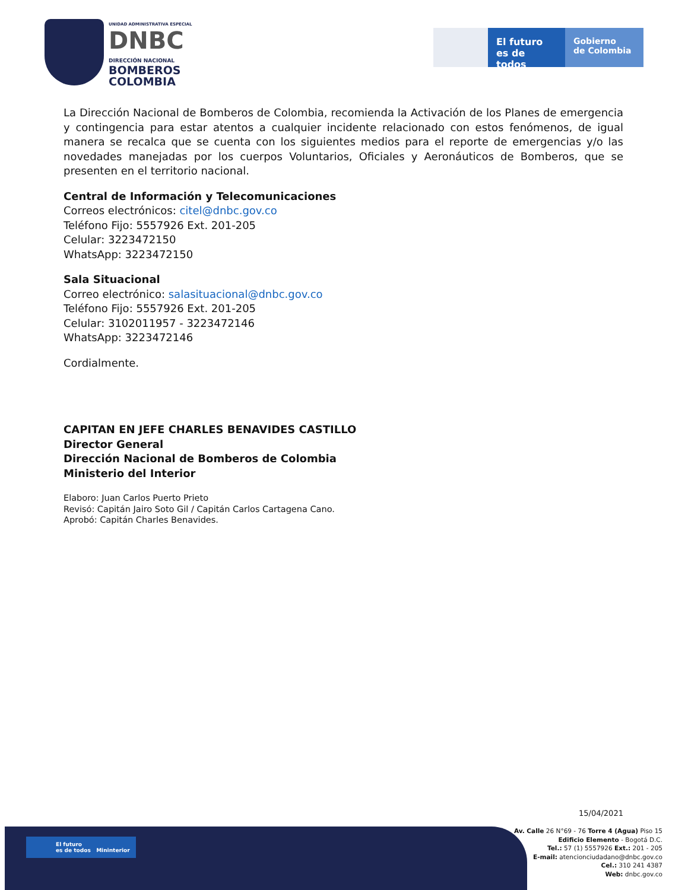UNIDAD ADMINISTRATIVA ESPECIAL
DNBC
DIRECCIÓN NACIONAL
BOMBEROS
COLOMBIA
El futuro
es de todos
Gobierno
de Colombia
La Dirección Nacional de Bomberos de Colombia, recomienda la Activación de los Planes de emergencia y contingencia para estar atentos a cualquier incidente relacionado con estos fenómenos, de igual manera se recalca que se cuenta con los siguientes medios para el reporte de emergencias y/o las novedades manejadas por los cuerpos Voluntarios, Oficiales y Aeronáuticos de Bomberos, que se presenten en el territorio nacional.
Central de Información y Telecomunicaciones
Correos electrónicos: citel@dnbc.gov.co
Teléfono Fijo: 5557926 Ext. 201-205
Celular: 3223472150
WhatsApp: 3223472150
Sala Situacional
Correo electrónico: salasituacional@dnbc.gov.co
Teléfono Fijo: 5557926 Ext. 201-205
Celular: 3102011957 - 3223472146
WhatsApp: 3223472146
Cordialmente.
CAPITAN EN JEFE CHARLES BENAVIDES CASTILLO
Director General
Dirección Nacional de Bomberos de Colombia
Ministerio del Interior
Elaboro: Juan Carlos Puerto Prieto
Revisó: Capitán Jairo Soto Gil / Capitán Carlos Cartagena Cano.
Aprobó: Capitán Charles Benavides.
15/04/2021
El futuro
es de todos Mininterior
Av. Calle 26 N°69 - 76 Torre 4 (Agua) Piso 15
Edificio Elemento - Bogotá D.C.
Tel.: 57 (1) 5557926 Ext.: 201 - 205
E-mail: atencionciudadano@dnbc.gov.co
Cel.: 310 241 4387
Web: dnbc.gov.co